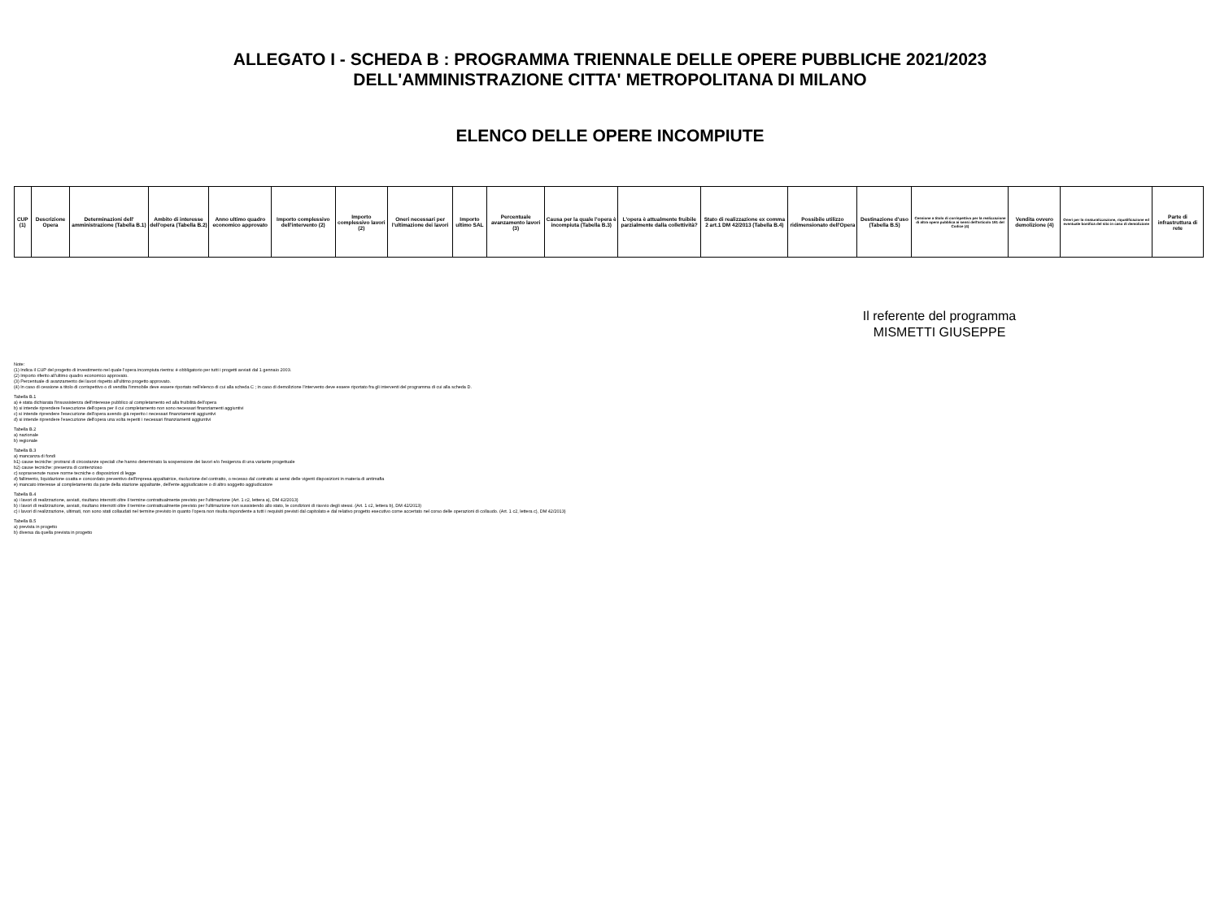ALLEGATO I - SCHEDA B : PROGRAMMA TRIENNALE DELLE OPERE PUBBLICHE 2021/2023
DELL'AMMINISTRAZIONE CITTA' METROPOLITANA DI MILANO
ELENCO DELLE OPERE INCOMPIUTE
| CUP (1) | Descrizione Opera | Determinazioni dell' amministrazione (Tabella B.1) | Ambito di interesse dell'opera (Tabella B.2) | Anno ultimo quadro economico approvato | Importo complessivo dell'intervento (2) | Importo complessivo lavori (2) | Oneri necessari per l'ultimazione dei lavori | Importo ultimo SAL | Percentuale avanzamento lavori (3) | Causa per la quale l'opera è incompiuta (Tabella B.3) | L'opera è attualmente fruibile parzialmente dalla collettività? | Stato di realizzazione ex comma 2 art.1 DM 42/2013 (Tabella B.4) | Possibile utilizzo ridimensionato dell'Opera | Destinazione d'uso (Tabella B.5) | Cessione a titolo di corrispettivo per la realizzazione di altra opera pubblica ai sensi dell'articolo 191 del Codice (4) | Vendita ovvero demolizione (4) | Oneri per la rinaturalizzazione, riqualificazione ed eventuale bonifica del sito in caso di demolizione | Parte di infrastruttura di rete |
| --- | --- | --- | --- | --- | --- | --- | --- | --- | --- | --- | --- | --- | --- | --- | --- | --- | --- | --- |
Il referente del programma
MISMETTI GIUSEPPE
Note:
(1) Indica il CUP del progetto di investimento nel quale l'opera incompiuta rientra: è obbligatorio per tutti i progetti avviati dal 1 gennaio 2003.
(2) Importo riferito all'ultimo quadro economico approvato.
(3) Percentuale di avanzamento dei lavori rispetto all'ultimo progetto approvato.
(4) In caso di cessione a titolo di corrispettivo o di vendita l'immobile deve essere riportato nell'elenco di cui alla scheda C ; in caso di demolizione l'intervento deve essere riportato fra gli interventi del programma di cui alla scheda D.
Tabella B.1
a) è stata dichiarata l'insussistenza dell'interesse pubblico al completamento ed alla fruibilità dell'opera
b) si intende riprendere l'esecuzione dell'opera per il cui completamento non sono necessari finanziamenti aggiuntivi
c) si intende riprendere l'esecuzione dell'opera avendo già reperito i necessari finanziamenti aggiuntivi
d) si intende riprendere l'esecuzione dell'opera una volta reperiti i necessari finanziamenti aggiuntivi
Tabella B.2
a) nazionale
b) regionale
Tabella B.3
a) mancanza di fondi
b1) cause tecniche: protrarsi di circostanze speciali che hanno determinato la sospensione dei lavori e/o l'esigenza di una variante progettuale
b2) cause tecniche: presenza di contenzioso
c) sopravvenute nuove norme tecniche o disposizioni di legge
d) fallimento, liquidazione coatta e concordato preventivo dell'impresa appaltatrice, risoluzione del contratto, o recesso dal contratto ai sensi delle vigenti disposizioni in materia di antimafia
e) mancato interesse al completamento da parte della stazione appaltante, dell'ente aggiudicatore o di altro soggetto aggiudicatore
Tabella B.4
a) i lavori di realizzazione, avviati, risultano interrotti oltre il termine contrattualmente previsto per l'ultimazione (Art. 1 c2, lettera a), DM 42/2013)
b) i lavori di realizzazione, avviati, risultano interrotti oltre il termine contrattualmente previsto per l'ultimazione non sussistendo allo stato, le condizioni di riavvio degli stessi. (Art. 1 c2, lettera b), DM 42/2013)
c) i lavori di realizzazione, ultimati, non sono stati collaudati nel termine previsto in quanto l'opera non risulta rispondente a tutti i requisiti previsti dal capitolato e dal relativo progetto esecutivo come accertato nel corso delle operazioni di collaudo. (Art. 1 c2, lettera c), DM 42/2013)
Tabella B.5
a) prevista in progetto
b) diversa da quella prevista in progetto